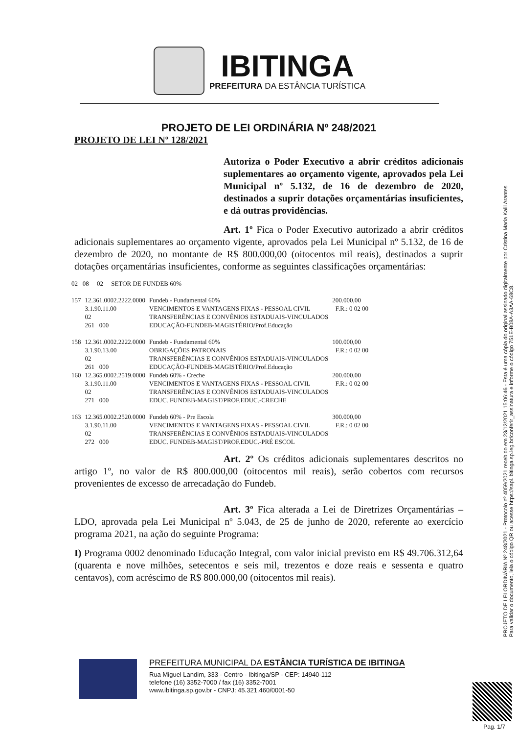IBITINGA
PREFEITURA DA ESTÂNCIA TURÍSTICA
PROJETO DE LEI ORDINÁRIA Nº 248/2021
PROJETO DE LEI Nº 128/2021
Autoriza o Poder Executivo a abrir créditos adicionais suplementares ao orçamento vigente, aprovados pela Lei Municipal nº 5.132, de 16 de dezembro de 2020, destinados a suprir dotações orçamentárias insuficientes, e dá outras providências.
Art. 1º Fica o Poder Executivo autorizado a abrir créditos adicionais suplementares ao orçamento vigente, aprovados pela Lei Municipal nº 5.132, de 16 de dezembro de 2020, no montante de R$ 800.000,00 (oitocentos mil reais), destinados a suprir dotações orçamentárias insuficientes, conforme as seguintes classificações orçamentárias:
| 02 08 02 SETOR DE FUNDEB 60% | | | |
| 157 | 12.361.0002.2222.0000 3.1.90.11.00 02 261 000 | Fundeb - Fundamental 60% VENCIMENTOS E VANTAGENS FIXAS - PESSOAL CIVIL TRANSFERÊNCIAS E CONVÊNIOS ESTADUAIS-VINCULADOS EDUCAÇÃO-FUNDEB-MAGISTÉRIO/Prof.Educação | 200.000,00 F.R.: 0 02 00 |
| 158 | 12.361.0002.2222.0000 3.1.90.13.00 02 261 000 | Fundeb - Fundamental 60% OBRIGAÇÕES PATRONAIS TRANSFERÊNCIAS E CONVÊNIOS ESTADUAIS-VINCULADOS EDUCAÇÃO-FUNDEB-MAGISTÉRIO/Prof.Educação | 100.000,00 F.R.: 0 02 00 |
| 160 | 12.365.0002.2519.0000 3.1.90.11.00 02 271 000 | Fundeb 60% - Creche VENCIMENTOS E VANTAGENS FIXAS - PESSOAL CIVIL TRANSFERÊNCIAS E CONVÊNIOS ESTADUAIS-VINCULADOS EDUC. FUNDEB-MAGIST/PROF.EDUC.-CRECHE | 200.000,00 F.R.: 0 02 00 |
| 163 | 12.365.0002.2520.0000 3.1.90.11.00 02 272 000 | Fundeb 60% - Pre Escola VENCIMENTOS E VANTAGENS FIXAS - PESSOAL CIVIL TRANSFERÊNCIAS E CONVÊNIOS ESTADUAIS-VINCULADOS EDUC. FUNDEB-MAGIST/PROF.EDUC.-PRÉ ESCOL | 300.000,00 F.R.: 0 02 00 |
Art. 2º Os créditos adicionais suplementares descritos no artigo 1º, no valor de R$ 800.000,00 (oitocentos mil reais), serão cobertos com recursos provenientes de excesso de arrecadação do Fundeb.
Art. 3º Fica alterada a Lei de Diretrizes Orçamentárias – LDO, aprovada pela Lei Municipal nº 5.043, de 25 de junho de 2020, referente ao exercício programa 2021, na ação do seguinte Programa:
I) Programa 0002 denominado Educação Integral, com valor inicial previsto em R$ 49.706.312,64 (quarenta e nove milhões, setecentos e seis mil, trezentos e doze reais e sessenta e quatro centavos), com acréscimo de R$ 800.000,00 (oitocentos mil reais).
PROJETO DE LEI ORDINÁRIA Nº 248/2021 - Protocolo nº 4059/2021 recebido em 23/12/2021 15:06:46 - Esta é uma cópia do original assinado digitalmente por Cristina Maria Kalil Arantes
Para validar o documento, leia o código QR ou acesse https://sapl.ibitinga.sp.leg.br/conferir_assinatura e informe o código 751E-B08A-A3AA-68C8.
PREFEITURA MUNICIPAL DA ESTÂNCIA TURÍSTICA DE IBITINGA
Rua Miguel Landim, 333 - Centro - Ibitinga/SP - CEP: 14940-112
telefone (16) 3352-7000 / fax (16) 3352-7001
www.ibitinga.sp.gov.br - CNPJ: 45.321.460/0001-50
Pag. 1/7